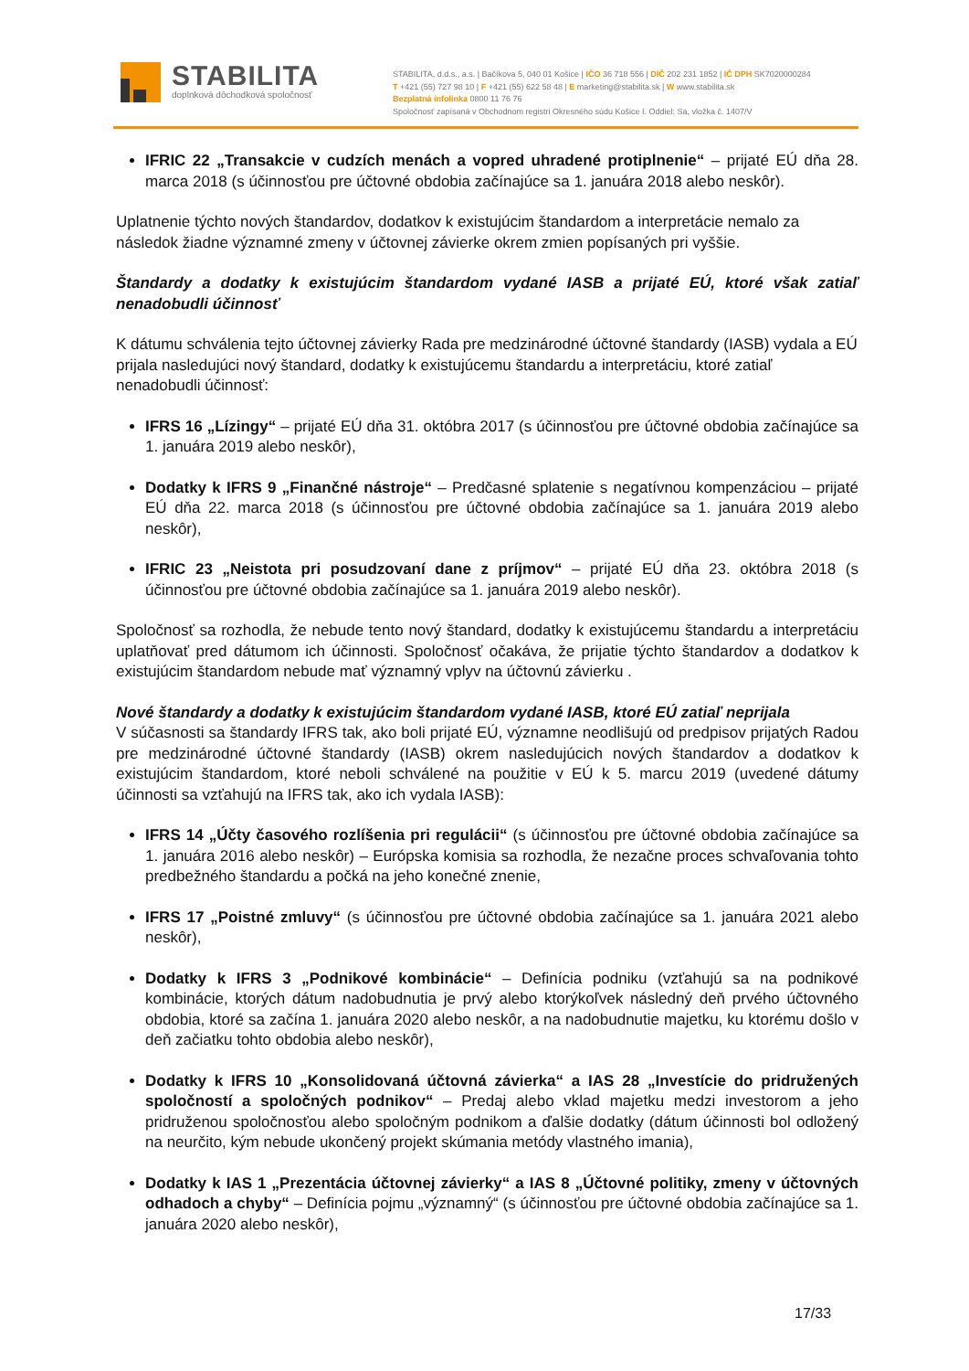STABILITA
doplnková dôchodková spoločnosť
STABILITA, d.d.s., a.s. | Bačíkova 5, 040 01 Košice | IČO 36 718 556 | DIČ 202 231 1852 | IČ DPH SK7020000284
T +421 (55) 727 98 10 | F +421 (55) 622 58 48 | E marketing@stabilita.sk | W www.stabilita.sk
Bezplatná infolinka 0800 11 76 76
Spoločnosť zapísaná v Obchodnom registri Okresného súdu Košice I. Oddiel: Sa, vložka č. 1407/V
IFRIC 22 „Transakcie v cudzích menách a vopred uhradené protiplnenie“ – prijaté EÚ dňa 28. marca 2018 (s účinnosťou pre účtovné obdobia začínajúce sa 1. januára 2018 alebo neskôr).
Uplatnenie týchto nových štandardov, dodatkov k existujúcim štandardom a interpretácie nemalo za následok žiadne významné zmeny v účtovnej závierke okrem zmien popísaných pri vyššie.
Štandardy a dodatky k existujúcim štandardom vydané IASB a prijaté EÚ, ktoré však zatiaľ nenadobudli účinnosť
K dátumu schválenia tejto účtovnej závierky Rada pre medzinárodné účtovné štandardy (IASB) vydala a EÚ prijala nasledujúci nový štandard, dodatky k existujúcemu štandardu a interpretáciu, ktoré zatiaľ nenadobudli účinnosť:
IFRS 16 „Lízingy“ – prijaté EÚ dňa 31. októbra 2017 (s účinnosťou pre účtovné obdobia začínajúce sa 1. januára 2019 alebo neskôr),
Dodatky k IFRS 9 „Finančné nástroje“ – Predčasné splatenie s negatívnou kompenzáciou – prijaté EÚ dňa 22. marca 2018 (s účinnosťou pre účtovné obdobia začínajúce sa 1. januára 2019 alebo neskôr),
IFRIC 23 „Neistota pri posudzovaní dane z príjmov“ – prijaté EÚ dňa 23. októbra 2018 (s účinnosťou pre účtovné obdobia začínajúce sa 1. januára 2019 alebo neskôr).
Spoločnosť sa rozhodla, že nebude tento nový štandard, dodatky k existujúcemu štandardu a interpretáciu uplatňovať pred dátumom ich účinnosti. Spoločnosť očakáva, že prijatie týchto štandardov a dodatkov k existujúcim štandardom nebude mať významný vplyv na účtovnú závierku .
Nové štandardy a dodatky k existujúcim štandardom vydané IASB, ktoré EÚ zatiaľ neprijala
V súčasnosti sa štandardy IFRS tak, ako boli prijaté EÚ, významne neodlišujú od predpisov prijatých Radou pre medzinárodné účtovné štandardy (IASB) okrem nasledujúcich nových štandardov a dodatkov k existujúcim štandardom, ktoré neboli schválené na použitie v EÚ k 5. marcu 2019 (uvedené dátumy účinnosti sa vzťahujú na IFRS tak, ako ich vydala IASB):
IFRS 14 „Účty časového rozlíšenia pri regulácii“ (s účinnosťou pre účtovné obdobia začínajúce sa 1. januára 2016 alebo neskôr) – Európska komisia sa rozhodla, že nezačne proces schvaľovania tohto predbežného štandardu a počká na jeho konečné znenie,
IFRS 17 „Poistné zmluvy“ (s účinnosťou pre účtovné obdobia začínajúce sa 1. januára 2021 alebo neskôr),
Dodatky k IFRS 3 „Podnikové kombinácie“ – Definícia podniku (vzťahujú sa na podnikové kombinácie, ktorých dátum nadobudnutia je prvý alebo ktorýkoľvek následný deň prvého účtovného obdobia, ktoré sa začína 1. januára 2020 alebo neskôr, a na nadobudnutie majetku, ku ktorému došlo v deň začiatku tohto obdobia alebo neskôr),
Dodatky k IFRS 10 „Konsolidovaná účtovná závierka“ a IAS 28 „Investície do pridružených spoločností a spoločných podnikov“ – Predaj alebo vklad majetku medzi investorom a jeho pridruženou spoločnosťou alebo spoločným podnikom a ďalšie dodatky (dátum účinnosti bol odložený na neurčito, kým nebude ukončený projekt skúmania metódy vlastného imania),
Dodatky k IAS 1 „Prezentácia účtovnej závierky“ a IAS 8 „Účtovné politiky, zmeny v účtovných odhadoch a chyby“ – Definícia pojmu „významný“ (s účinnosťou pre účtovné obdobia začínajúce sa 1. januára 2020 alebo neskôr),
17/33